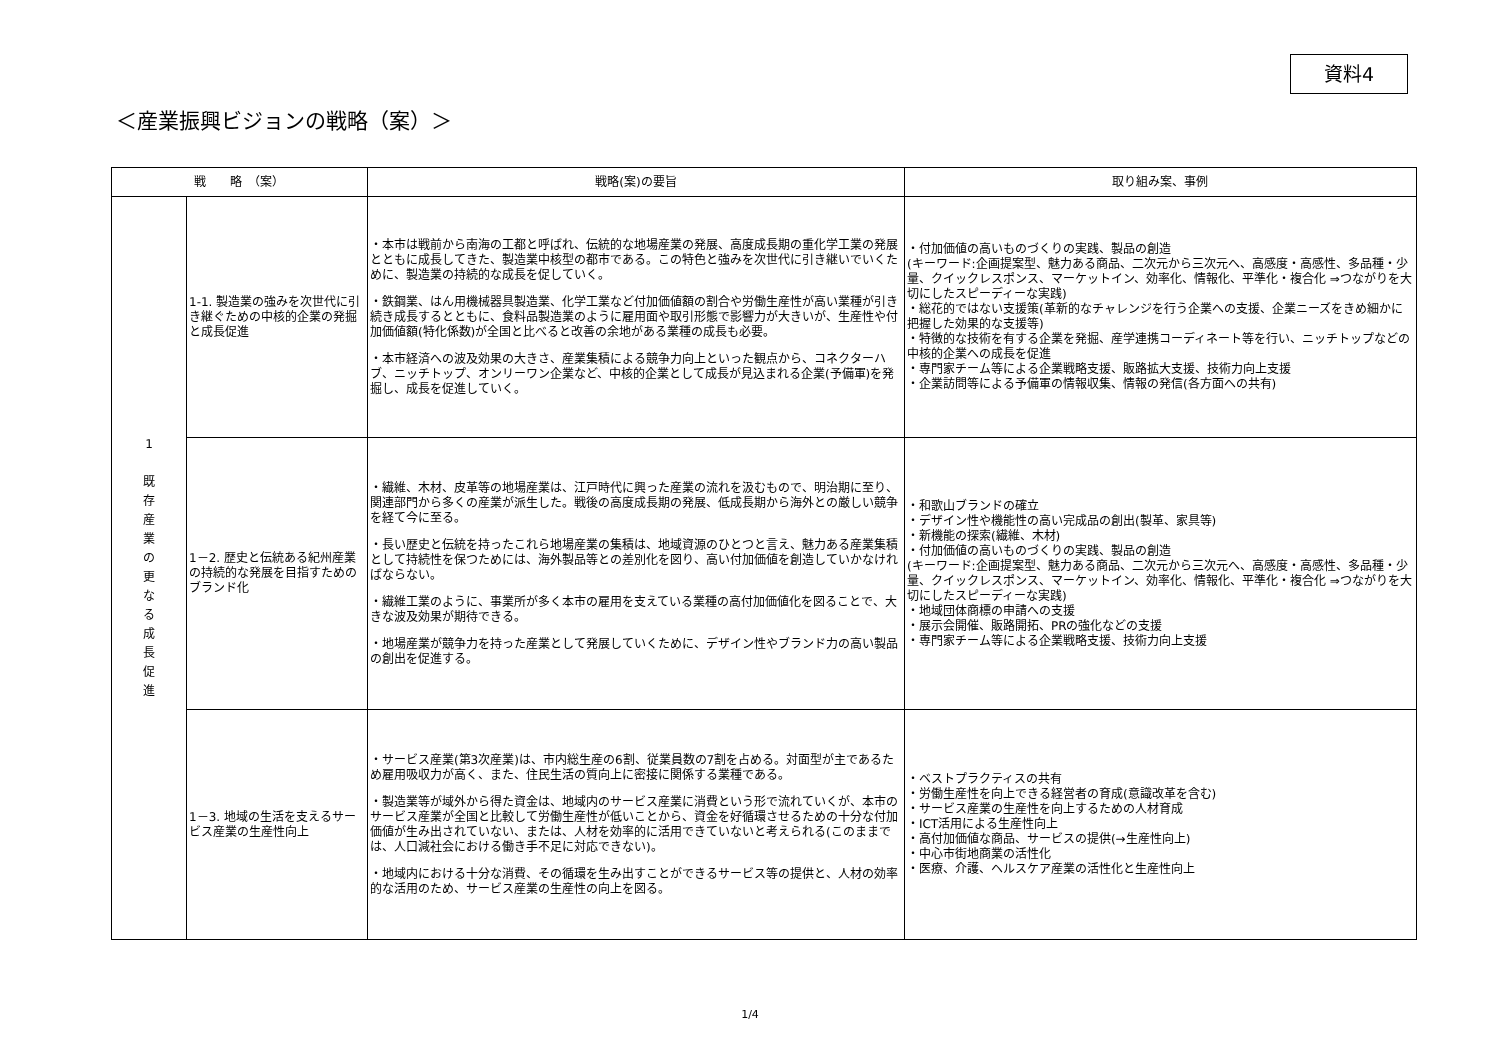資料4
＜産業振興ビジョンの戦略（案）＞
| 戦 略 （案） | | 戦略(案)の要旨 | 取り組み案、事例 |
| --- | --- | --- | --- |
| 1 既 存 産 業 の 更 な る 成 長 促 進 | 1-1. 製造業の強みを次世代に引き継ぐための中核的企業の発掘と成長促進 | ・本市は戦前から南海の工都と呼ばれ、伝統的な地場産業の発展、高度成長期の重化学工業の発展とともに成長してきた、製造業中核型の都市である。この特色と強みを次世代に引き継いでいくために、製造業の持続的な成長を促していく。 ・鉄鋼業、はん用機械器具製造業、化学工業など付加価値額の割合や労働生産性が高い業種が引き続き成長するとともに、食料品製造業のように雇用面や取引形態で影響力が大きいが、生産性や付加価値額(特化係数)が全国と比べると改善の余地がある業種の成長も必要。 ・本市経済への波及効果の大きさ、産業集積による競争力向上といった観点から、コネクターハブ、ニッチトップ、オンリーワン企業など、中核的企業として成長が見込まれる企業(予備軍)を発掘し、成長を促進していく。 | ・付加価値の高いものづくりの実践、製品の創造 (キーワード:企画提案型、魅力ある商品、二次元から三次元へ、高感度・高感性、多品種・少量、クイックレスポンス、マーケットイン、効率化、情報化、平準化・複合化 ⇒つながりを大切にしたスピーディーな実践) ・総花的ではない支援策(革新的なチャレンジを行う企業への支援、企業ニーズをきめ細かに把握した効果的な支援等) ・特徴的な技術を有する企業を発掘、産学連携コーディネート等を行い、ニッチトップなどの中核的企業への成長を促進 ・専門家チーム等による企業戦略支援、販路拡大支援、技術力向上支援 ・企業訪問等による予備軍の情報収集、情報の発信(各方面への共有) |
| | 1－2. 歴史と伝統ある紀州産業の持続的な発展を目指すためのブランド化 | ・繊維、木材、皮革等の地場産業は、江戸時代に興った産業の流れを汲むもので、明治期に至り、関連部門から多くの産業が派生した。戦後の高度成長期の発展、低成長期から海外との厳しい競争を経て今に至る。 ・長い歴史と伝統を持ったこれら地場産業の集積は、地域資源のひとつと言え、魅力ある産業集積として持続性を保つためには、海外製品等との差別化を図り、高い付加価値を創造していかなければならない。 ・繊維工業のように、事業所が多く本市の雇用を支えている業種の高付加価値化を図ることで、大きな波及効果が期待できる。 ・地場産業が競争力を持った産業として発展していくために、デザイン性やブランド力の高い製品の創出を促進する。 | ・和歌山ブランドの確立 ・デザイン性や機能性の高い完成品の創出(製革、家具等) ・新機能の探索(繊維、木材) ・付加価値の高いものづくりの実践、製品の創造 (キーワード:企画提案型、魅力ある商品、二次元から三次元へ、高感度・高感性、多品種・少量、クイックレスポンス、マーケットイン、効率化、情報化、平準化・複合化 ⇒つながりを大切にしたスピーディーな実践) ・地域団体商標の申請への支援 ・展示会開催、販路開拓、PRの強化などの支援 ・専門家チーム等による企業戦略支援、技術力向上支援 |
| | 1－3. 地域の生活を支えるサービス産業の生産性向上 | ・サービス産業(第3次産業)は、市内総生産の6割、従業員数の7割を占める。対面型が主であるため雇用吸収力が高く、また、住民生活の質向上に密接に関係する業種である。 ・製造業等が域外から得た資金は、地域内のサービス産業に消費という形で流れていくが、本市のサービス産業が全国と比較して労働生産性が低いことから、資金を好循環させるための十分な付加価値が生み出されていない、または、人材を効率的に活用できていないと考えられる(このままでは、人口減社会における働き手不足に対応できない)。 ・地域内における十分な消費、その循環を生み出すことができるサービス等の提供と、人材の効率的な活用のため、サービス産業の生産性の向上を図る。 | ・ベストプラクティスの共有 ・労働生産性を向上できる経営者の育成(意識改革を含む) ・サービス産業の生産性を向上するための人材育成 ・ICT活用による生産性向上 ・高付加価値な商品、サービスの提供(→生産性向上) ・中心市街地商業の活性化 ・医療、介護、ヘルスケア産業の活性化と生産性向上 |
1/4